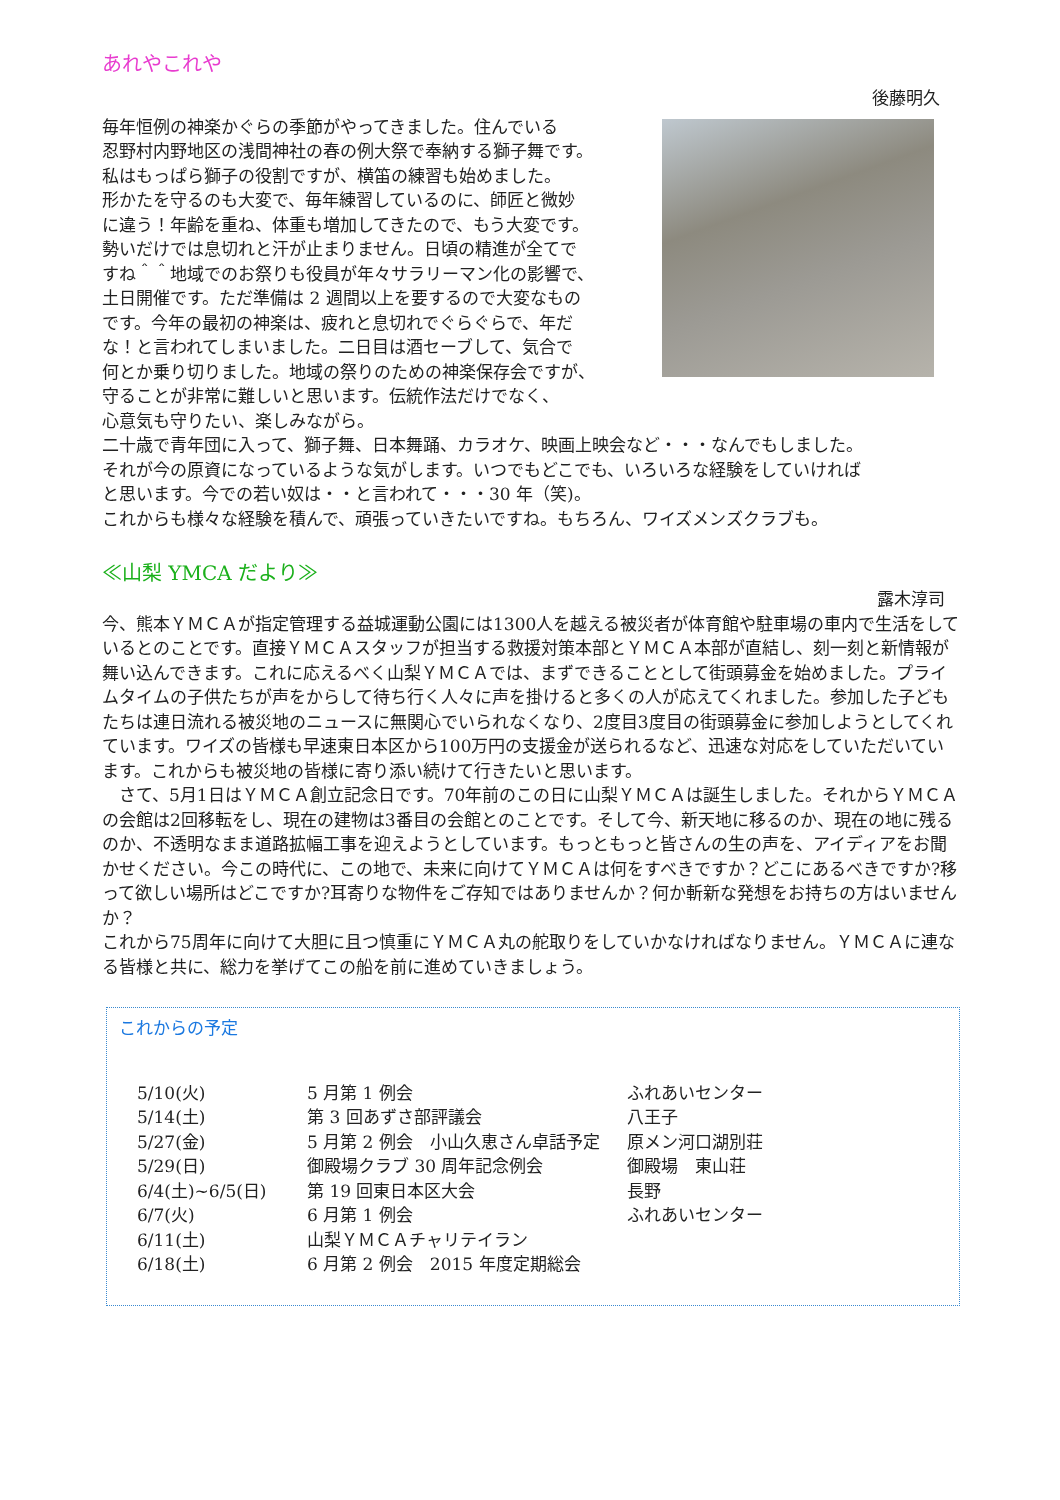あれやこれや
後藤明久
毎年恒例の神楽かぐらの季節がやってきました。住んでいる
忍野村内野地区の浅間神社の春の例大祭で奉納する獅子舞です。
私はもっぱら獅子の役割ですが、横笛の練習も始めました。
形かたを守るのも大変で、毎年練習しているのに、師匠と微妙
に違う！年齢を重ね、体重も増加してきたので、もう大変です。
勢いだけでは息切れと汗が止まりません。日頃の精進が全てで
すね＾＾地域でのお祭りも役員が年々サラリーマン化の影響で、
土日開催です。ただ準備は 2 週間以上を要するので大変なもの
です。今年の最初の神楽は、疲れと息切れでぐらぐらで、年だ
な！と言われてしまいました。二日目は酒セーブして、気合で
何とか乗り切りました。地域の祭りのための神楽保存会ですが、
守ることが非常に難しいと思います。伝統作法だけでなく、
心意気も守りたい、楽しみながら。
二十歳で青年団に入って、獅子舞、日本舞踊、カラオケ、映画上映会など・・・なんでもしました。
それが今の原資になっているような気がします。いつでもどこでも、いろいろな経験をしていければ
と思います。今での若い奴は・・と言われて・・・30 年（笑)。
これからも様々な経験を積んで、頑張っていきたいですね。もちろん、ワイズメンズクラブも。
≪山梨 YMCA だより≫
露木淳司
今、熊本ＹＭＣＡが指定管理する益城運動公園には1300人を越える被災者が体育館や駐車場の車内で生活をしているとのことです。直接ＹＭＣＡスタッフが担当する救援対策本部とＹＭＣＡ本部が直結し、刻一刻と新情報が舞い込んできます。これに応えるべく山梨ＹＭＣＡでは、まずできることとして街頭募金を始めました。プライムタイムの子供たちが声をからして待ち行く人々に声を掛けると多くの人が応えてくれました。参加した子どもたちは連日流れる被災地のニュースに無関心でいられなくなり、2度目3度目の街頭募金に参加しようとしてくれています。ワイズの皆様も早速東日本区から100万円の支援金が送られるなど、迅速な対応をしていただいています。これからも被災地の皆様に寄り添い続けて行きたいと思います。
　さて、5月1日はＹＭＣＡ創立記念日です。70年前のこの日に山梨ＹＭＣＡは誕生しました。それからＹＭＣＡの会館は2回移転をし、現在の建物は3番目の会館とのことです。そして今、新天地に移るのか、現在の地に残るのか、不透明なまま道路拡幅工事を迎えようとしています。もっともっと皆さんの生の声を、アイディアをお聞かせください。今この時代に、この地で、未来に向けてＹＭＣＡは何をすべきですか？どこにあるべきですか?移って欲しい場所はどこですか?耳寄りな物件をご存知ではありませんか？何か斬新な発想をお持ちの方はいませんか？
これから75周年に向けて大胆に且つ慎重にＹＭＣＡ丸の舵取りをしていかなければなりません。ＹＭＣＡに連なる皆様と共に、総力を挙げてこの船を前に進めていきましょう。
これからの予定
| 5/10(火) | 5 月第 1 例会 | ふれあいセンター |
| 5/14(土) | 第 3 回あずさ部評議会 | 八王子 |
| 5/27(金) | 5 月第 2 例会 小山久恵さん卓話予定 | 原メン河口湖別荘 |
| 5/29(日) | 御殿場クラブ 30 周年記念例会 | 御殿場 東山荘 |
| 6/4(土)~6/5(日) | 第 19 回東日本区大会 | 長野 |
| 6/7(火) | 6 月第 1 例会 | ふれあいセンター |
| 6/11(土) | 山梨ＹＭＣＡチャリテイラン | |
| 6/18(土) | 6 月第 2 例会 2015 年度定期総会 | |